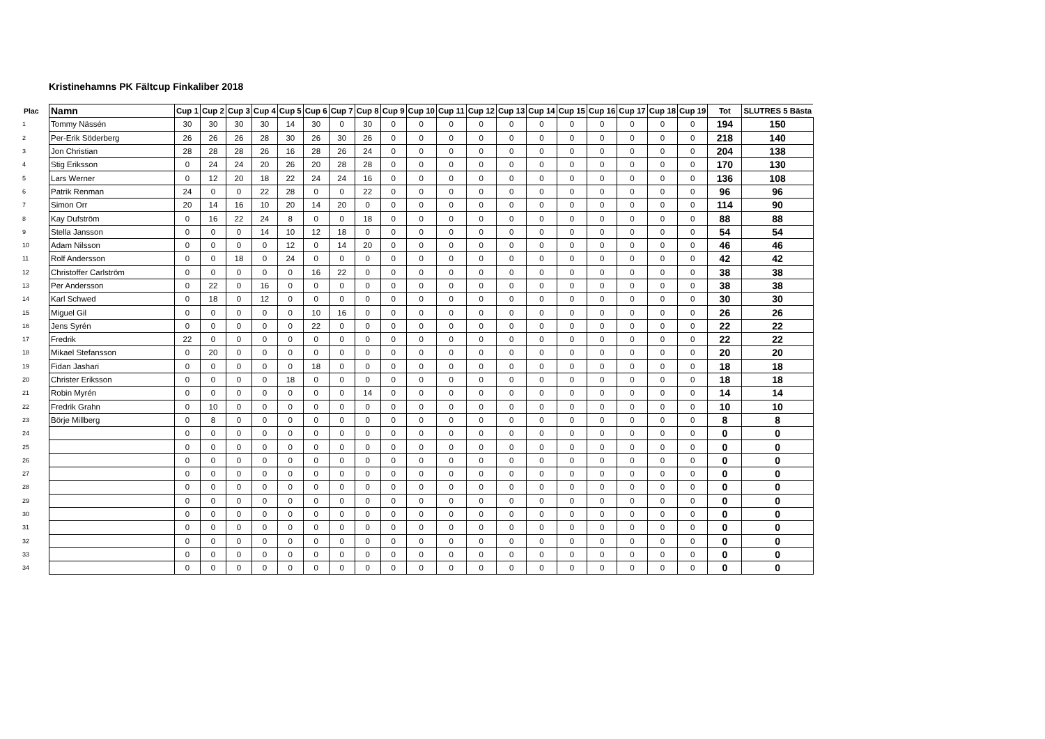Kristinehamns PK Fältcup Finkaliber 2018
| Plac | Namn | Cup 1 | Cup 2 | Cup 3 | Cup 4 | Cup 5 | Cup 6 | Cup 7 | Cup 8 | Cup 9 | Cup 10 | Cup 11 | Cup 12 | Cup 13 | Cup 14 | Cup 15 | Cup 16 | Cup 17 | Cup 18 | Cup 19 | Tot | SLUTRES 5 Bästa |
| --- | --- | --- | --- | --- | --- | --- | --- | --- | --- | --- | --- | --- | --- | --- | --- | --- | --- | --- | --- | --- | --- | --- |
| 1 | Tommy Nässén | 30 | 30 | 30 | 30 | 14 | 30 | 0 | 30 | 0 | 0 | 0 | 0 | 0 | 0 | 0 | 0 | 0 | 0 | 0 | 194 | 150 |
| 2 | Per-Erik Söderberg | 26 | 26 | 26 | 28 | 30 | 26 | 30 | 26 | 0 | 0 | 0 | 0 | 0 | 0 | 0 | 0 | 0 | 0 | 0 | 218 | 140 |
| 3 | Jon Christian | 28 | 28 | 28 | 26 | 16 | 28 | 26 | 24 | 0 | 0 | 0 | 0 | 0 | 0 | 0 | 0 | 0 | 0 | 0 | 204 | 138 |
| 4 | Stig Eriksson | 0 | 24 | 24 | 20 | 26 | 20 | 28 | 28 | 0 | 0 | 0 | 0 | 0 | 0 | 0 | 0 | 0 | 0 | 0 | 170 | 130 |
| 5 | Lars Werner | 0 | 12 | 20 | 18 | 22 | 24 | 24 | 16 | 0 | 0 | 0 | 0 | 0 | 0 | 0 | 0 | 0 | 0 | 0 | 136 | 108 |
| 6 | Patrik Renman | 24 | 0 | 0 | 22 | 28 | 0 | 0 | 22 | 0 | 0 | 0 | 0 | 0 | 0 | 0 | 0 | 0 | 0 | 0 | 96 | 96 |
| 7 | Simon Orr | 20 | 14 | 16 | 10 | 20 | 14 | 20 | 0 | 0 | 0 | 0 | 0 | 0 | 0 | 0 | 0 | 0 | 0 | 0 | 114 | 90 |
| 8 | Kay Dufström | 0 | 16 | 22 | 24 | 8 | 0 | 0 | 18 | 0 | 0 | 0 | 0 | 0 | 0 | 0 | 0 | 0 | 0 | 0 | 88 | 88 |
| 9 | Stella Jansson | 0 | 0 | 0 | 14 | 10 | 12 | 18 | 0 | 0 | 0 | 0 | 0 | 0 | 0 | 0 | 0 | 0 | 0 | 0 | 54 | 54 |
| 10 | Adam Nilsson | 0 | 0 | 0 | 0 | 12 | 0 | 14 | 20 | 0 | 0 | 0 | 0 | 0 | 0 | 0 | 0 | 0 | 0 | 0 | 46 | 46 |
| 11 | Rolf Andersson | 0 | 0 | 18 | 0 | 24 | 0 | 0 | 0 | 0 | 0 | 0 | 0 | 0 | 0 | 0 | 0 | 0 | 0 | 0 | 42 | 42 |
| 12 | Christoffer Carlström | 0 | 0 | 0 | 0 | 0 | 16 | 22 | 0 | 0 | 0 | 0 | 0 | 0 | 0 | 0 | 0 | 0 | 0 | 0 | 38 | 38 |
| 13 | Per Andersson | 0 | 22 | 0 | 16 | 0 | 0 | 0 | 0 | 0 | 0 | 0 | 0 | 0 | 0 | 0 | 0 | 0 | 0 | 0 | 38 | 38 |
| 14 | Karl Schwed | 0 | 18 | 0 | 12 | 0 | 0 | 0 | 0 | 0 | 0 | 0 | 0 | 0 | 0 | 0 | 0 | 0 | 0 | 0 | 30 | 30 |
| 15 | Miguel Gil | 0 | 0 | 0 | 0 | 0 | 10 | 16 | 0 | 0 | 0 | 0 | 0 | 0 | 0 | 0 | 0 | 0 | 0 | 0 | 26 | 26 |
| 16 | Jens Syrén | 0 | 0 | 0 | 0 | 0 | 22 | 0 | 0 | 0 | 0 | 0 | 0 | 0 | 0 | 0 | 0 | 0 | 0 | 0 | 22 | 22 |
| 17 | Fredrik | 22 | 0 | 0 | 0 | 0 | 0 | 0 | 0 | 0 | 0 | 0 | 0 | 0 | 0 | 0 | 0 | 0 | 0 | 0 | 22 | 22 |
| 18 | Mikael Stefansson | 0 | 20 | 0 | 0 | 0 | 0 | 0 | 0 | 0 | 0 | 0 | 0 | 0 | 0 | 0 | 0 | 0 | 0 | 0 | 20 | 20 |
| 19 | Fidan Jashari | 0 | 0 | 0 | 0 | 0 | 18 | 0 | 0 | 0 | 0 | 0 | 0 | 0 | 0 | 0 | 0 | 0 | 0 | 0 | 18 | 18 |
| 20 | Christer Eriksson | 0 | 0 | 0 | 0 | 18 | 0 | 0 | 0 | 0 | 0 | 0 | 0 | 0 | 0 | 0 | 0 | 0 | 0 | 0 | 18 | 18 |
| 21 | Robin Myrén | 0 | 0 | 0 | 0 | 0 | 0 | 0 | 14 | 0 | 0 | 0 | 0 | 0 | 0 | 0 | 0 | 0 | 0 | 0 | 14 | 14 |
| 22 | Fredrik Grahn | 0 | 10 | 0 | 0 | 0 | 0 | 0 | 0 | 0 | 0 | 0 | 0 | 0 | 0 | 0 | 0 | 0 | 0 | 0 | 10 | 10 |
| 23 | Börje Millberg | 0 | 8 | 0 | 0 | 0 | 0 | 0 | 0 | 0 | 0 | 0 | 0 | 0 | 0 | 0 | 0 | 0 | 0 | 0 | 8 | 8 |
| 24 | | 0 | 0 | 0 | 0 | 0 | 0 | 0 | 0 | 0 | 0 | 0 | 0 | 0 | 0 | 0 | 0 | 0 | 0 | 0 | 0 | 0 |
| 25 | | 0 | 0 | 0 | 0 | 0 | 0 | 0 | 0 | 0 | 0 | 0 | 0 | 0 | 0 | 0 | 0 | 0 | 0 | 0 | 0 | 0 |
| 26 | | 0 | 0 | 0 | 0 | 0 | 0 | 0 | 0 | 0 | 0 | 0 | 0 | 0 | 0 | 0 | 0 | 0 | 0 | 0 | 0 | 0 |
| 27 | | 0 | 0 | 0 | 0 | 0 | 0 | 0 | 0 | 0 | 0 | 0 | 0 | 0 | 0 | 0 | 0 | 0 | 0 | 0 | 0 | 0 |
| 28 | | 0 | 0 | 0 | 0 | 0 | 0 | 0 | 0 | 0 | 0 | 0 | 0 | 0 | 0 | 0 | 0 | 0 | 0 | 0 | 0 | 0 |
| 29 | | 0 | 0 | 0 | 0 | 0 | 0 | 0 | 0 | 0 | 0 | 0 | 0 | 0 | 0 | 0 | 0 | 0 | 0 | 0 | 0 | 0 |
| 30 | | 0 | 0 | 0 | 0 | 0 | 0 | 0 | 0 | 0 | 0 | 0 | 0 | 0 | 0 | 0 | 0 | 0 | 0 | 0 | 0 | 0 |
| 31 | | 0 | 0 | 0 | 0 | 0 | 0 | 0 | 0 | 0 | 0 | 0 | 0 | 0 | 0 | 0 | 0 | 0 | 0 | 0 | 0 | 0 |
| 32 | | 0 | 0 | 0 | 0 | 0 | 0 | 0 | 0 | 0 | 0 | 0 | 0 | 0 | 0 | 0 | 0 | 0 | 0 | 0 | 0 | 0 |
| 33 | | 0 | 0 | 0 | 0 | 0 | 0 | 0 | 0 | 0 | 0 | 0 | 0 | 0 | 0 | 0 | 0 | 0 | 0 | 0 | 0 | 0 |
| 34 | | 0 | 0 | 0 | 0 | 0 | 0 | 0 | 0 | 0 | 0 | 0 | 0 | 0 | 0 | 0 | 0 | 0 | 0 | 0 | 0 | 0 |